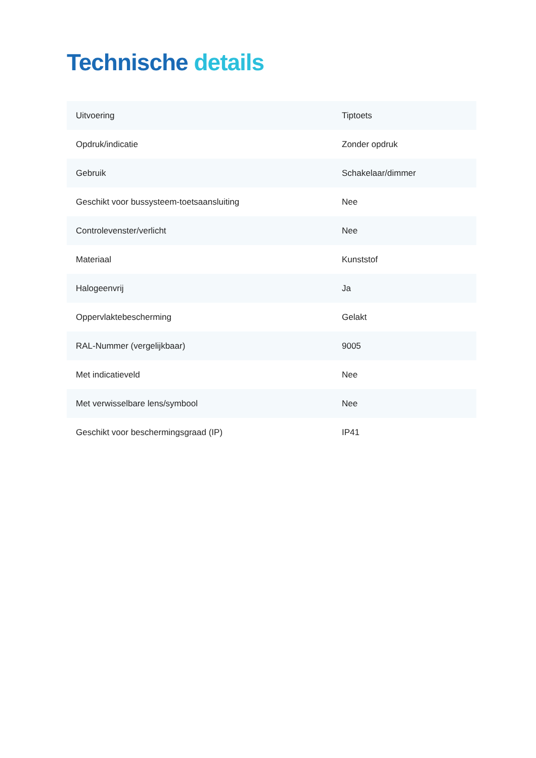Technische details
| Uitvoering | Tiptoets |
| Opdruk/indicatie | Zonder opdruk |
| Gebruik | Schakelaar/dimmer |
| Geschikt voor bussysteem-toetsaansluiting | Nee |
| Controlevenster/verlicht | Nee |
| Materiaal | Kunststof |
| Halogeenvrij | Ja |
| Oppervlaktebescherming | Gelakt |
| RAL-Nummer (vergelijkbaar) | 9005 |
| Met indicatieveld | Nee |
| Met verwisselbare lens/symbool | Nee |
| Geschikt voor beschermingsgraad (IP) | IP41 |